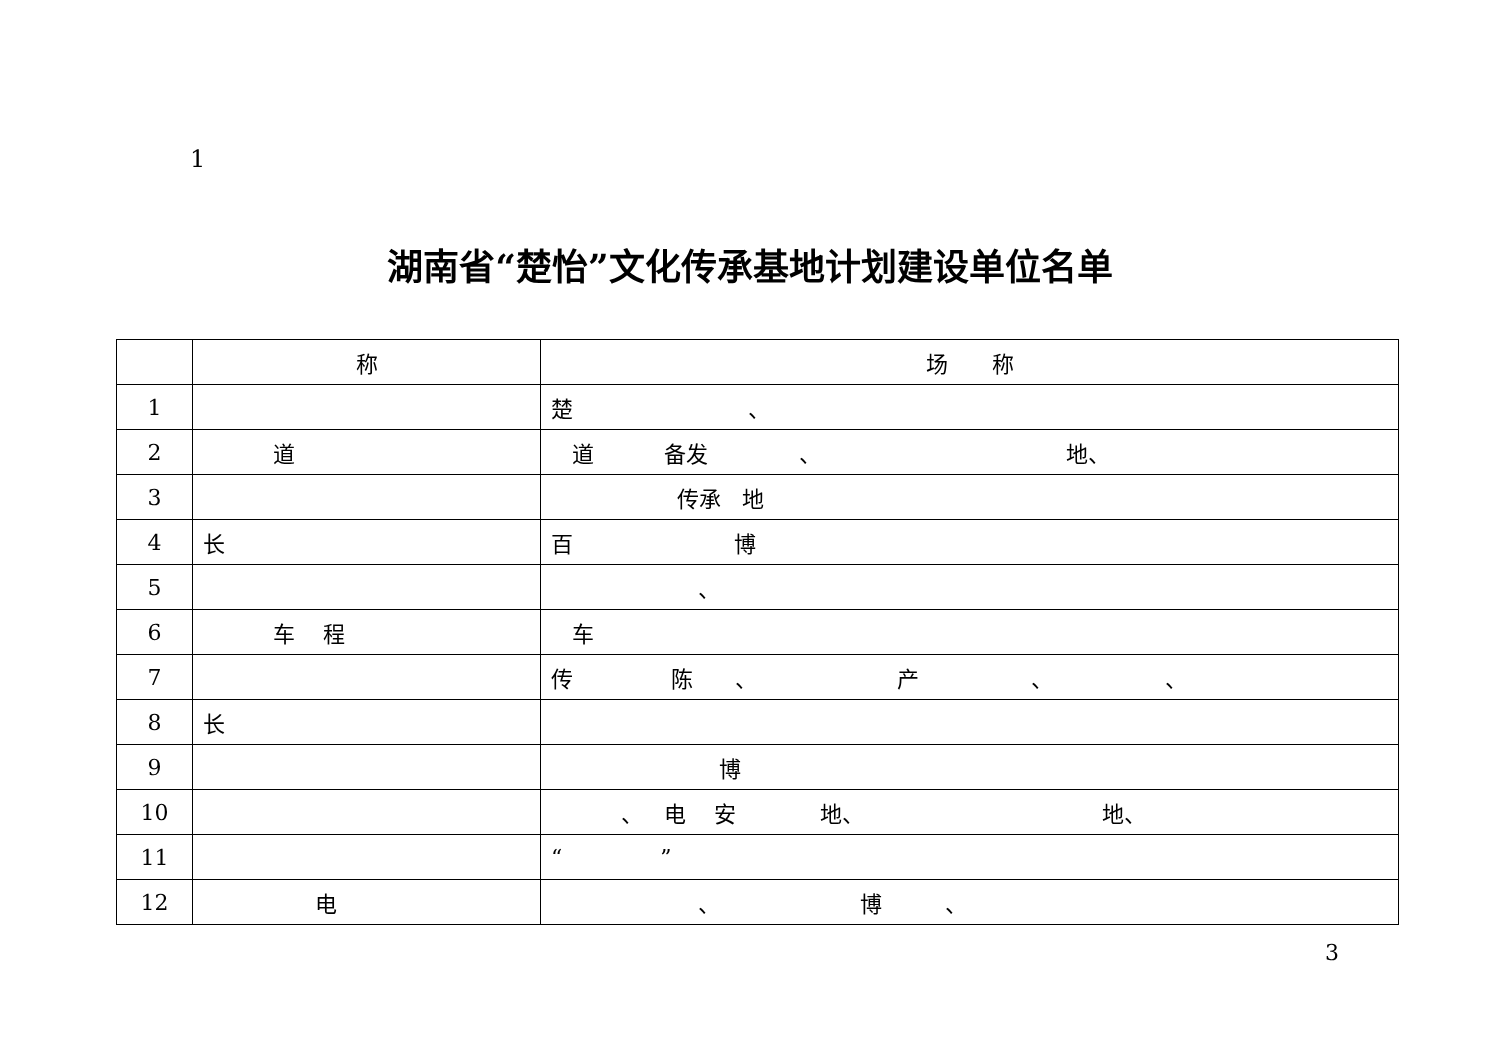1
湖南省“楚怡”文化传承基地计划建设单位名单
| | 称 | 场 称 |
| --- | --- | --- |
| 1 | | 楚 、 |
| 2 | 道 | 道 备发 、 地、 |
| 3 | | 传承 地 |
| 4 | 长 | 百 博 |
| 5 | | 、 |
| 6 | 车 程 | 车 |
| 7 | | 传 陈 、 产 、 、 |
| 8 | 长 | |
| 9 | | 博 |
| 10 | | 、 电 安 地、 地、 |
| 11 | | “ ” |
| 12 | 电 | 、 博 、 |
3